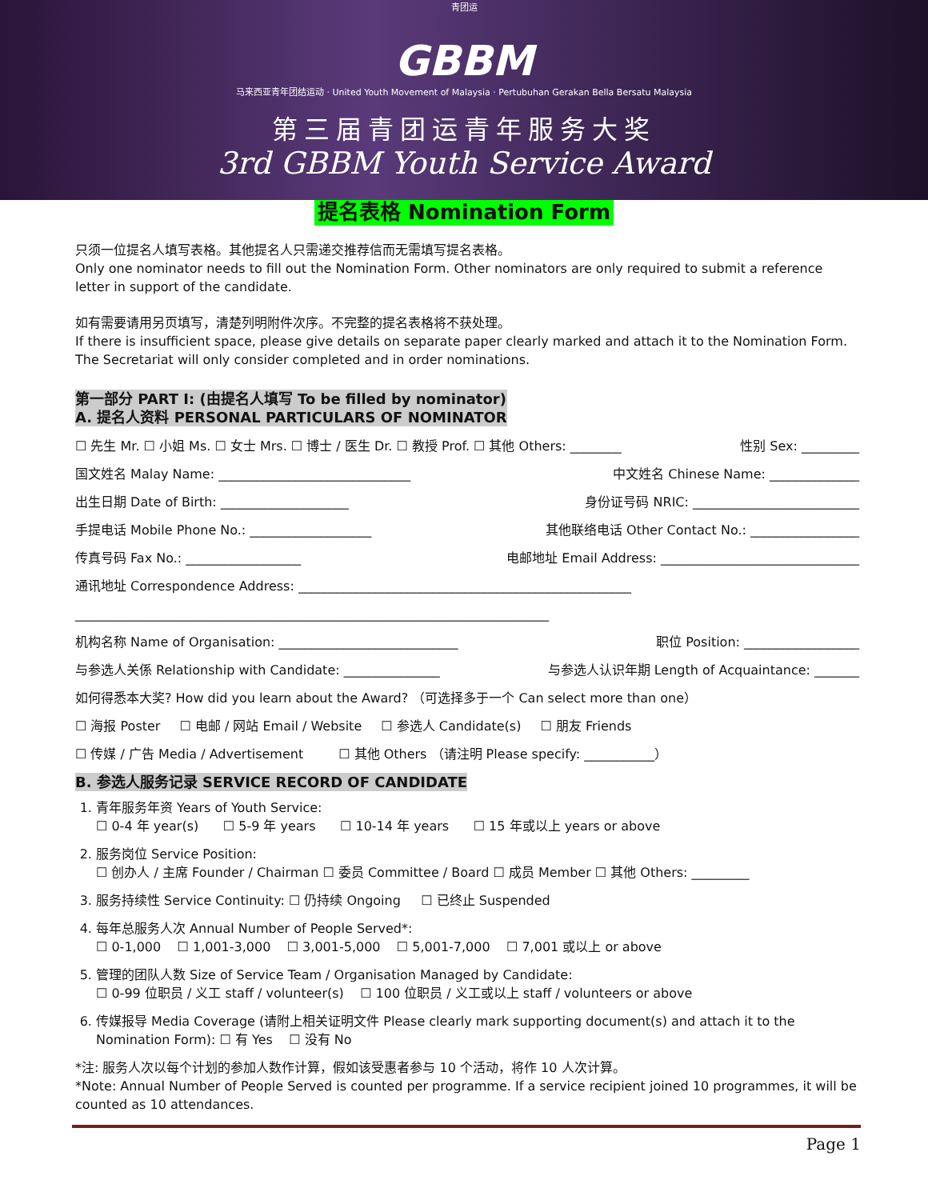青团运
GBBM
马来西亚青年团结运动 · United Youth Movement of Malaysia · Pertubuhan Gerakan Bella Bersatu Malaysia
第三届青团运青年服务大奖
3rd GBBM Youth Service Award
提名表格 Nomination Form
只须一位提名人填写表格。其他提名人只需递交推荐信而无需填写提名表格。
Only one nominator needs to fill out the Nomination Form. Other nominators are only required to submit a reference letter in support of the candidate.
如有需要请用另页填写，清楚列明附件次序。不完整的提名表格将不获处理。
If there is insufficient space, please give details on separate paper clearly marked and attach it to the Nomination Form. The Secretariat will only consider completed and in order nominations.
第一部分 PART I: (由提名人填写 To be filled by nominator)
A. 提名人资料 PERSONAL PARTICULARS OF NOMINATOR
☐ 先生 Mr. ☐ 小姐 Ms. ☐ 女士 Mrs. ☐ 博士 / 医生 Dr. ☐ 教授 Prof. ☐ 其他 Others: ________ 性别 Sex: _________
国文姓名 Malay Name: ______________________________ 中文姓名 Chinese Name: ______________
出生日期 Date of Birth: ____________________ 身份证号码 NRIC: __________________________
手提电话 Mobile Phone No.: ___________________ 其他联络电话 Other Contact No.: _________________
传真号码 Fax No.: __________________ 电邮地址 Email Address: _______________________________
通讯地址 Correspondence Address: ____________________________________________________
__________________________________________________________________________
机构名称 Name of Organisation: ____________________________ 职位 Position: __________________
与参选人关係 Relationship with Candidate: _______________ 与参选人认识年期 Length of Acquaintance: _______
如何得悉本大奖? How did you learn about the Award? （可选择多于一个 Can select more than one）
☐ 海报 Poster ☐ 电邮 / 网站 Email / Website ☐ 参选人 Candidate(s) ☐ 朋友 Friends
☐ 传媒 / 广告 Media / Advertisement ☐ 其他 Others （请注明 Please specify: ___________）
B. 参选人服务记录 SERVICE RECORD OF CANDIDATE
1. 青年服务年资 Years of Youth Service:
☐ 0-4 年 year(s) ☐ 5-9 年 years ☐ 10-14 年 years ☐ 15 年或以上 years or above
2. 服务岗位 Service Position:
☐ 创办人 / 主席 Founder / Chairman ☐ 委员 Committee / Board ☐ 成员 Member ☐ 其他 Others: _________
3. 服务持续性 Service Continuity: ☐ 仍持续 Ongoing ☐ 已终止 Suspended
4. 每年总服务人次 Annual Number of People Served*:
☐ 0-1,000 ☐ 1,001-3,000 ☐ 3,001-5,000 ☐ 5,001-7,000 ☐ 7,001 或以上 or above
5. 管理的团队人数 Size of Service Team / Organisation Managed by Candidate:
☐ 0-99 位职员 / 义工 staff / volunteer(s) ☐ 100 位职员 / 义工或以上 staff / volunteers or above
6. 传媒报导 Media Coverage (请附上相关证明文件 Please clearly mark supporting document(s) and attach it to the Nomination Form): ☐ 有 Yes ☐ 没有 No
*注: 服务人次以每个计划的参加人数作计算，假如该受惠者参与 10 个活动，将作 10 人次计算。
*Note: Annual Number of People Served is counted per programme. If a service recipient joined 10 programmes, it will be counted as 10 attendances.
Page 1